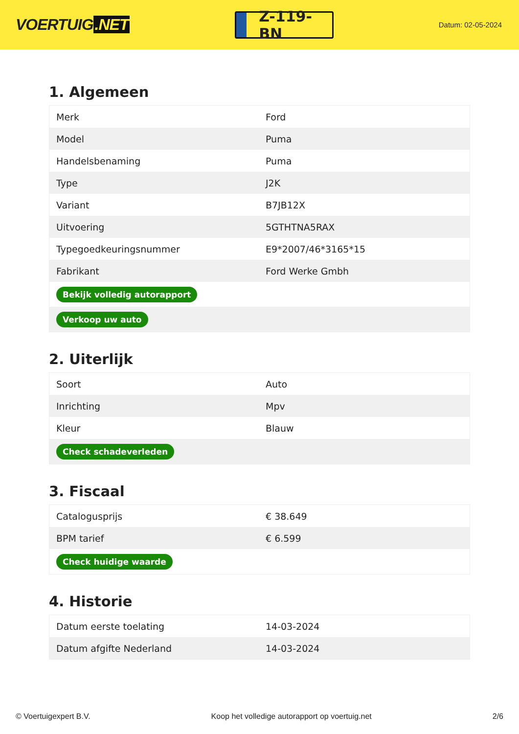VOERTUIG.NET
Z-119-BN
Datum: 02-05-2024
1. Algemeen
| Merk | Ford |
| Model | Puma |
| Handelsbenaming | Puma |
| Type | J2K |
| Variant | B7JB12X |
| Uitvoering | 5GTHTNA5RAX |
| Typegoedkeuringsnummer | E9*2007/46*3165*15 |
| Fabrikant | Ford Werke Gmbh |
| Bekijk volledig autorapport | |
| Verkoop uw auto | |
2. Uiterlijk
| Soort | Auto |
| Inrichting | Mpv |
| Kleur | Blauw |
| Check schadeverleden | |
3. Fiscaal
| Catalogusprijs | € 38.649 |
| BPM tarief | € 6.599 |
| Check huidige waarde | |
4. Historie
| Datum eerste toelating | 14-03-2024 |
| Datum afgifte Nederland | 14-03-2024 |
© Voertuigexpert B.V. Koop het volledige autorapport op voertuig.net 2/6